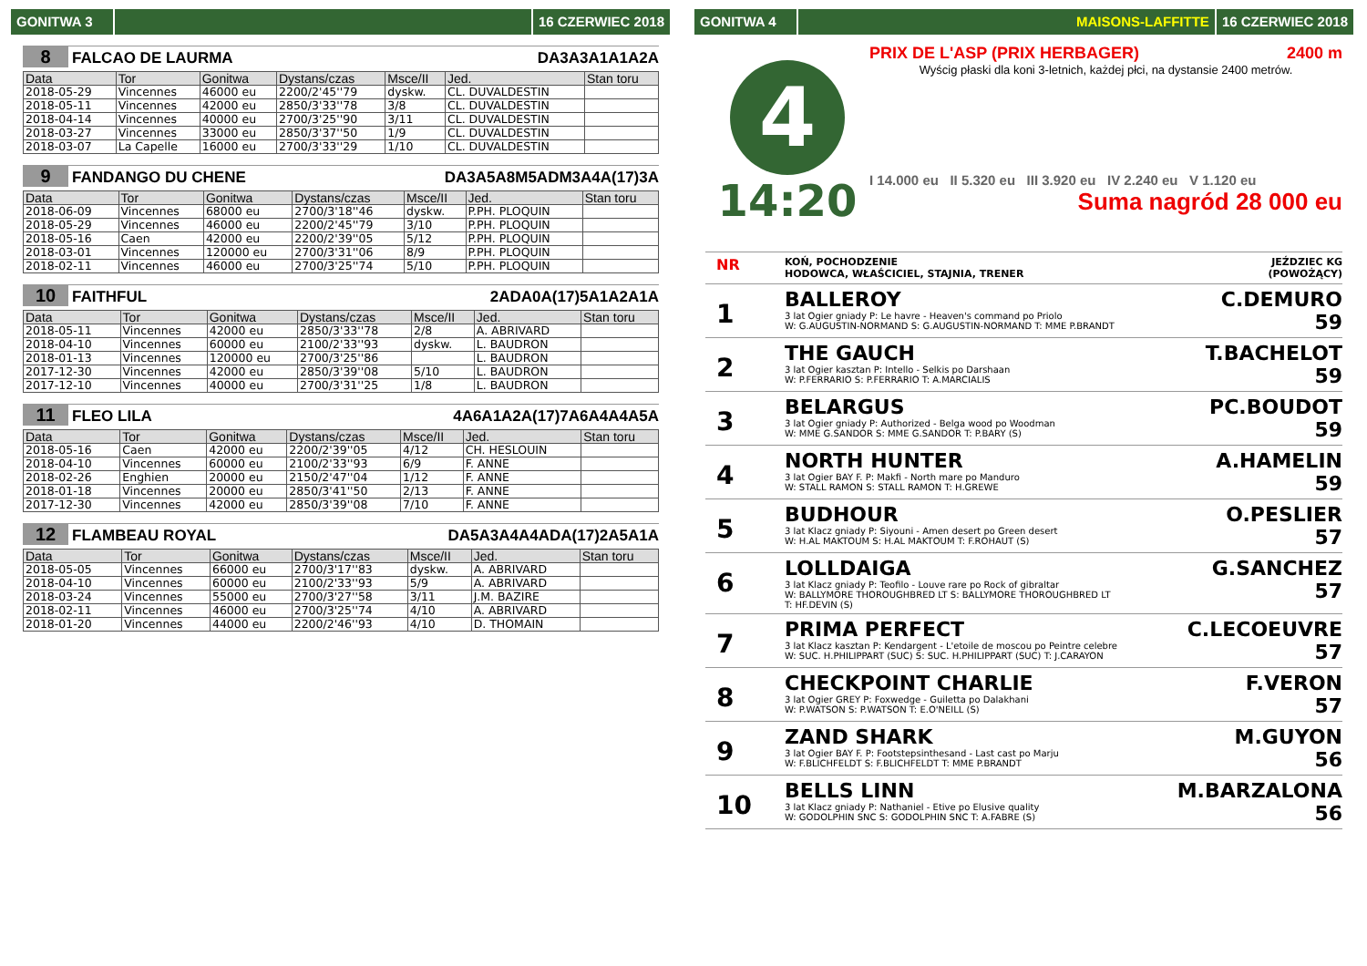GONITWA 3 16 CZERWIEC 2018
8 FALCAO DE LAURMA DA3A3A1A1A2A
| Data | Tor | Gonitwa | Dystans/czas | Msce/II | Jed. | Stan toru |
| --- | --- | --- | --- | --- | --- | --- |
| 2018-05-29 | Vincennes | 46000 eu | 2200/2'45''79 | dyskw. | CL. DUVALDESTIN | |
| 2018-05-11 | Vincennes | 42000 eu | 2850/3'33''78 | 3/8 | CL. DUVALDESTIN | |
| 2018-04-14 | Vincennes | 40000 eu | 2700/3'25''90 | 3/11 | CL. DUVALDESTIN | |
| 2018-03-27 | Vincennes | 33000 eu | 2850/3'37''50 | 1/9 | CL. DUVALDESTIN | |
| 2018-03-07 | La Capelle | 16000 eu | 2700/3'33''29 | 1/10 | CL. DUVALDESTIN | |
9 FANDANGO DU CHENE DA3A5A8M5ADM3A4A(17)3A
| Data | Tor | Gonitwa | Dystans/czas | Msce/II | Jed. | Stan toru |
| --- | --- | --- | --- | --- | --- | --- |
| 2018-06-09 | Vincennes | 68000 eu | 2700/3'18''46 | dyskw. | P.PH. PLOQUIN | |
| 2018-05-29 | Vincennes | 46000 eu | 2200/2'45''79 | 3/10 | P.PH. PLOQUIN | |
| 2018-05-16 | Caen | 42000 eu | 2200/2'39''05 | 5/12 | P.PH. PLOQUIN | |
| 2018-03-01 | Vincennes | 120000 eu | 2700/3'31''06 | 8/9 | P.PH. PLOQUIN | |
| 2018-02-11 | Vincennes | 46000 eu | 2700/3'25''74 | 5/10 | P.PH. PLOQUIN | |
10 FAITHFUL 2ADA0A(17)5A1A2A1A
| Data | Tor | Gonitwa | Dystans/czas | Msce/II | Jed. | Stan toru |
| --- | --- | --- | --- | --- | --- | --- |
| 2018-05-11 | Vincennes | 42000 eu | 2850/3'33''78 | 2/8 | A. ABRIVARD | |
| 2018-04-10 | Vincennes | 60000 eu | 2100/2'33''93 | dyskw. | L. BAUDRON | |
| 2018-01-13 | Vincennes | 120000 eu | 2700/3'25''86 | | L. BAUDRON | |
| 2017-12-30 | Vincennes | 42000 eu | 2850/3'39''08 | 5/10 | L. BAUDRON | |
| 2017-12-10 | Vincennes | 40000 eu | 2700/3'31''25 | 1/8 | L. BAUDRON | |
11 FLEO LILA 4A6A1A2A(17)7A6A4A4A5A
| Data | Tor | Gonitwa | Dystans/czas | Msce/II | Jed. | Stan toru |
| --- | --- | --- | --- | --- | --- | --- |
| 2018-05-16 | Caen | 42000 eu | 2200/2'39''05 | 4/12 | CH. HESLOUIN | |
| 2018-04-10 | Vincennes | 60000 eu | 2100/2'33''93 | 6/9 | F. ANNE | |
| 2018-02-26 | Enghien | 20000 eu | 2150/2'47''04 | 1/12 | F. ANNE | |
| 2018-01-18 | Vincennes | 20000 eu | 2850/3'41''50 | 2/13 | F. ANNE | |
| 2017-12-30 | Vincennes | 42000 eu | 2850/3'39''08 | 7/10 | F. ANNE | |
12 FLAMBEAU ROYAL DA5A3A4A4ADA(17)2A5A1A
| Data | Tor | Gonitwa | Dystans/czas | Msce/II | Jed. | Stan toru |
| --- | --- | --- | --- | --- | --- | --- |
| 2018-05-05 | Vincennes | 66000 eu | 2700/3'17''83 | dyskw. | A. ABRIVARD | |
| 2018-04-10 | Vincennes | 60000 eu | 2100/2'33''93 | 5/9 | A. ABRIVARD | |
| 2018-03-24 | Vincennes | 55000 eu | 2700/3'27''58 | 3/11 | J.M. BAZIRE | |
| 2018-02-11 | Vincennes | 46000 eu | 2700/3'25''74 | 4/10 | A. ABRIVARD | |
| 2018-01-20 | Vincennes | 44000 eu | 2200/2'46''93 | 4/10 | D. THOMAIN | |
GONITWA 4 MAISONS-LAFFITTE 16 CZERWIEC 2018
4
14:20
PRIX DE L'ASP (PRIX HERBAGER) 2400 m
Wyścig płaski dla koni 3-letnich, każdej płci, na dystansie 2400 metrów.
I 14.000 eu II 5.320 eu III 3.920 eu IV 2.240 eu V 1.120 eu
Suma nagród 28 000 eu
NR KOŃ, POCHODZENIE
HODOWCA, WŁAŚCICIEL, STAJNIA, TRENER JEŹDZIEC KG
(POWOŻĄCY)
1
BALLEROY
3 lat Ogier gniady P: Le havre - Heaven's command po Priolo
W: G.AUGUSTIN-NORMAND S: G.AUGUSTIN-NORMAND T: MME P.BRANDT
C.DEMURO
59
2
THE GAUCH
3 lat Ogier kasztan P: Intello - Selkis po Darshaan
W: P.FERRARIO S: P.FERRARIO T: A.MARCIALIS
T.BACHELOT
59
3
BELARGUS
3 lat Ogier gniady P: Authorized - Belga wood po Woodman
W: MME G.SANDOR S: MME G.SANDOR T: P.BARY (S)
PC.BOUDOT
59
4
NORTH HUNTER
3 lat Ogier BAY F. P: Makfi - North mare po Manduro
W: STALL RAMON S: STALL RAMON T: H.GREWE
A.HAMELIN
59
5
BUDHOUR
3 lat Klacz gniady P: Siyouni - Amen desert po Green desert
W: H.AL MAKTOUM S: H.AL MAKTOUM T: F.ROHAUT (S)
O.PESLIER
57
6
LOLLDAIGA
3 lat Klacz gniady P: Teofilo - Louve rare po Rock of gibraltar
W: BALLYMORE THOROUGHBRED LT S: BALLYMORE THOROUGHBRED LT
T: HF.DEVIN (S)
G.SANCHEZ
57
7
PRIMA PERFECT
3 lat Klacz kasztan P: Kendargent - L'etoile de moscou po Peintre celebre
W: SUC. H.PHILIPPART (SUC) S: SUC. H.PHILIPPART (SUC) T: J.CARAYON
C.LECOEUVRE
57
8
CHECKPOINT CHARLIE
3 lat Ogier GREY P: Foxwedge - Guiletta po Dalakhani
W: P.WATSON S: P.WATSON T: E.O'NEILL (S)
F.VERON
57
9
ZAND SHARK
3 lat Ogier BAY F. P: Footstepsinthesand - Last cast po Marju
W: F.BLICHFELDT S: F.BLICHFELDT T: MME P.BRANDT
M.GUYON
56
10
BELLS LINN
3 lat Klacz gniady P: Nathaniel - Etive po Elusive quality
W: GODOLPHIN SNC S: GODOLPHIN SNC T: A.FABRE (S)
M.BARZALONA
56